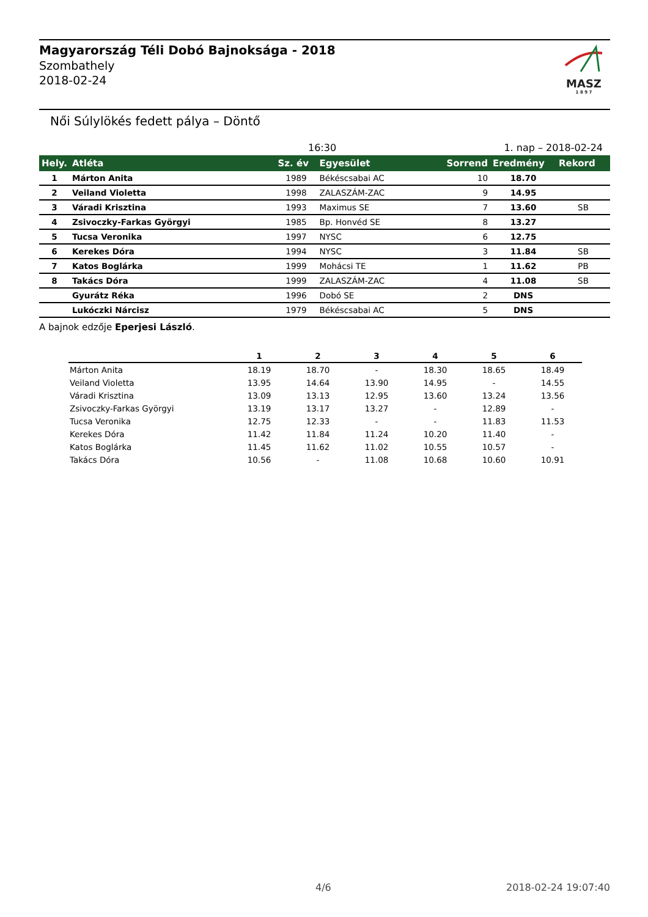Magyarország Téli Dobó Bajnoksága - 2018
Szombathely
2018-02-24
MASZ
1 8 9 7
Női Súlylökés fedett pálya – Döntő
16:30 1. nap – 2018-02-24
| Hely. | Atléta | Sz. év | Egyesület | Sorrend | Eredmény | Rekord |
| --- | --- | --- | --- | --- | --- | --- |
| 1 | Márton Anita | 1989 | Békéscsabai AC | 10 | 18.70 | |
| 2 | Veiland Violetta | 1998 | ZALASZÁM-ZAC | 9 | 14.95 | |
| 3 | Váradi Krisztina | 1993 | Maximus SE | 7 | 13.60 | SB |
| 4 | Zsivoczky-Farkas Györgyi | 1985 | Bp. Honvéd SE | 8 | 13.27 | |
| 5 | Tucsa Veronika | 1997 | NYSC | 6 | 12.75 | |
| 6 | Kerekes Dóra | 1994 | NYSC | 3 | 11.84 | SB |
| 7 | Katos Boglárka | 1999 | Mohácsi TE | 1 | 11.62 | PB |
| 8 | Takács Dóra | 1999 | ZALASZÁM-ZAC | 4 | 11.08 | SB |
| | Gyurátz Réka | 1996 | Dobó SE | 2 | DNS | |
| | Lukóczki Nárcisz | 1979 | Békéscsabai AC | 5 | DNS | |
A bajnok edzője Eperjesi László.
| | 1 | 2 | 3 | 4 | 5 | 6 |
| --- | --- | --- | --- | --- | --- | --- |
| Márton Anita | 18.19 | 18.70 | - | 18.30 | 18.65 | 18.49 |
| Veiland Violetta | 13.95 | 14.64 | 13.90 | 14.95 | - | 14.55 |
| Váradi Krisztina | 13.09 | 13.13 | 12.95 | 13.60 | 13.24 | 13.56 |
| Zsivoczky-Farkas Györgyi | 13.19 | 13.17 | 13.27 | - | 12.89 | - |
| Tucsa Veronika | 12.75 | 12.33 | - | - | 11.83 | 11.53 |
| Kerekes Dóra | 11.42 | 11.84 | 11.24 | 10.20 | 11.40 | - |
| Katos Boglárka | 11.45 | 11.62 | 11.02 | 10.55 | 10.57 | - |
| Takács Dóra | 10.56 | - | 11.08 | 10.68 | 10.60 | 10.91 |
4/6 2018-02-24 19:07:40